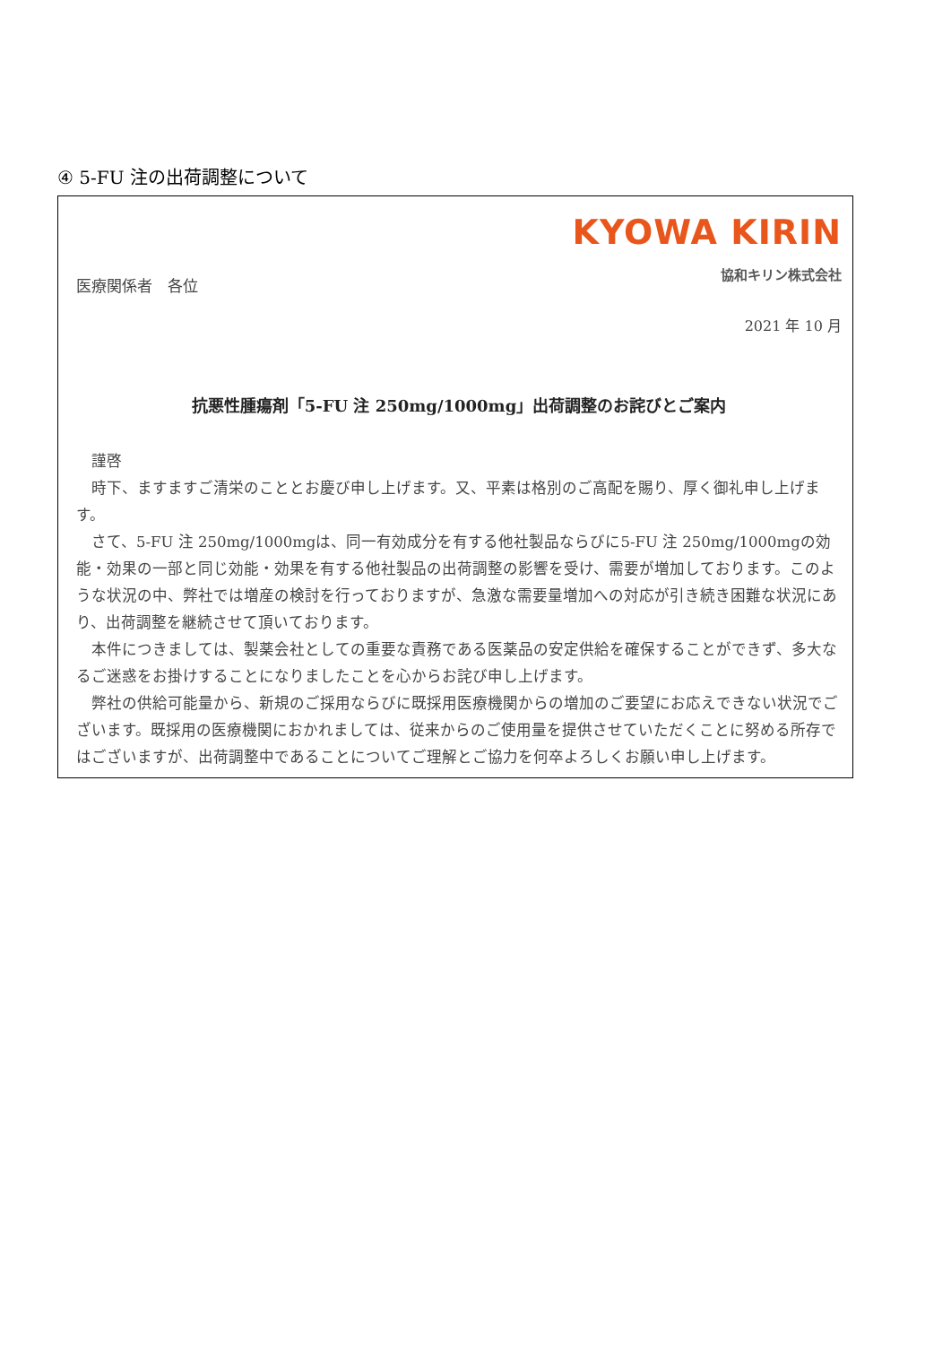④ 5-FU 注の出荷調整について
KYOWA KIRIN
医療関係者　各位
協和キリン株式会社
2021 年 10 月
抗悪性腫瘍剤「5-FU 注 250mg/1000mg」出荷調整のお詫びとご案内
　謹啓
　時下、ますますご清栄のこととお慶び申し上げます。又、平素は格別のご高配を賜り、厚く御礼申し上げます。
　さて、5-FU 注 250mg/1000mgは、同一有効成分を有する他社製品ならびに5-FU 注 250mg/1000mgの効能・効果の一部と同じ効能・効果を有する他社製品の出荷調整の影響を受け、需要が増加しております。このような状況の中、弊社では増産の検討を行っておりますが、急激な需要量増加への対応が引き続き困難な状況にあり、出荷調整を継続させて頂いております。
　本件につきましては、製薬会社としての重要な責務である医薬品の安定供給を確保することができず、多大なるご迷惑をお掛けすることになりましたことを心からお詫び申し上げます。
　弊社の供給可能量から、新規のご採用ならびに既採用医療機関からの増加のご要望にお応えできない状況でございます。既採用の医療機関におかれましては、従来からのご使用量を提供させていただくことに努める所存ではございますが、出荷調整中であることについてご理解とご協力を何卒よろしくお願い申し上げます。